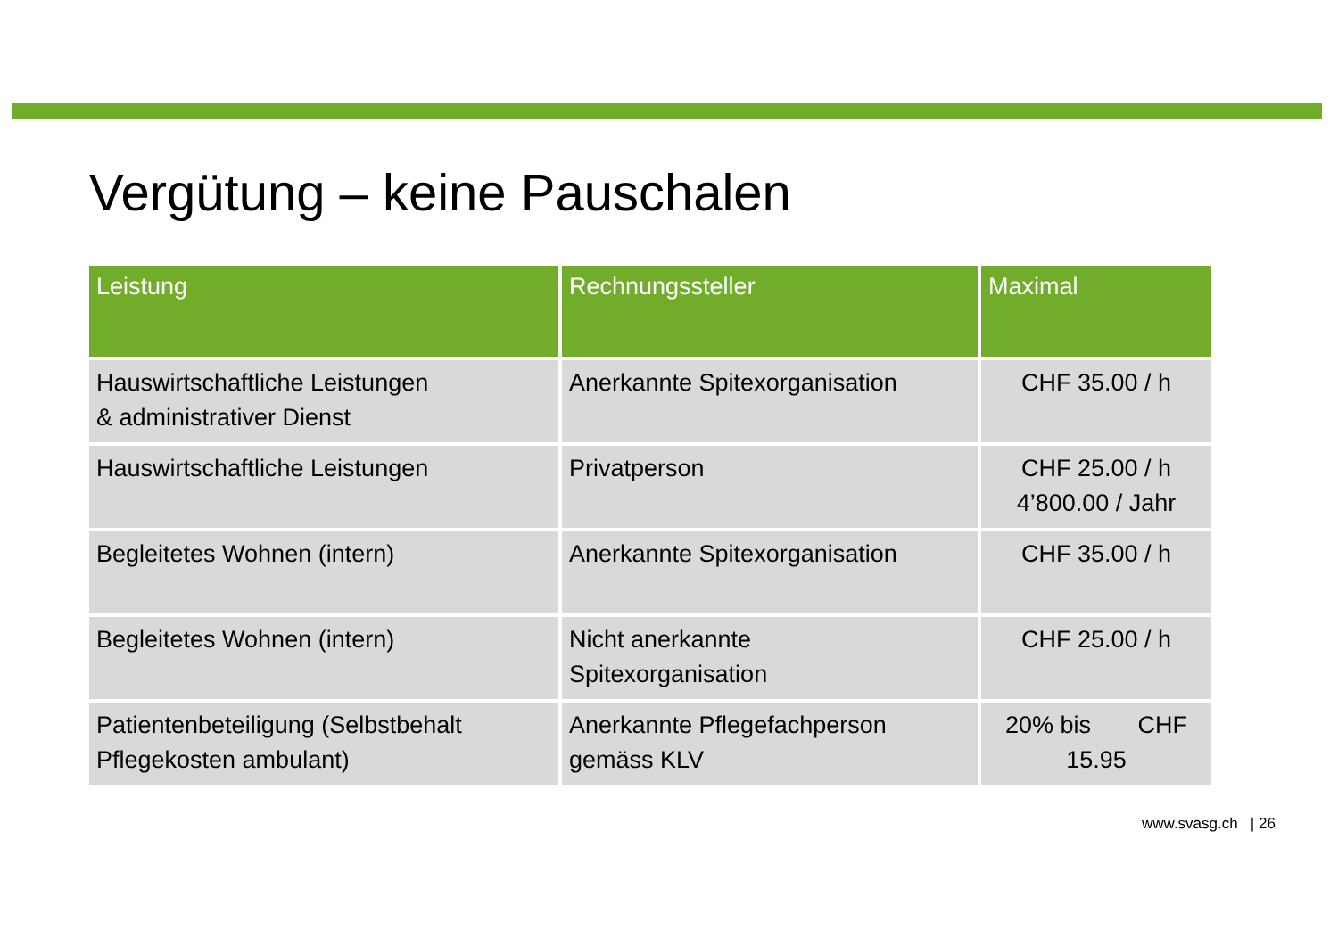Vergütung – keine Pauschalen
| Leistung | Rechnungssteller | Maximal |
| --- | --- | --- |
| Hauswirtschaftliche Leistungen & administrativer Dienst | Anerkannte Spitexorganisation | CHF 35.00 / h |
| Hauswirtschaftliche Leistungen | Privatperson | CHF 25.00 / h 4’800.00 / Jahr |
| Begleitetes Wohnen (intern) | Anerkannte Spitexorganisation | CHF 35.00 / h |
| Begleitetes Wohnen (intern) | Nicht anerkannte Spitexorganisation | CHF 25.00 / h |
| Patientenbeteiligung (Selbstbehalt Pflegekosten ambulant) | Anerkannte Pflegefachperson gemäss KLV | 20% bis CHF 15.95 |
www.svasg.ch | 26